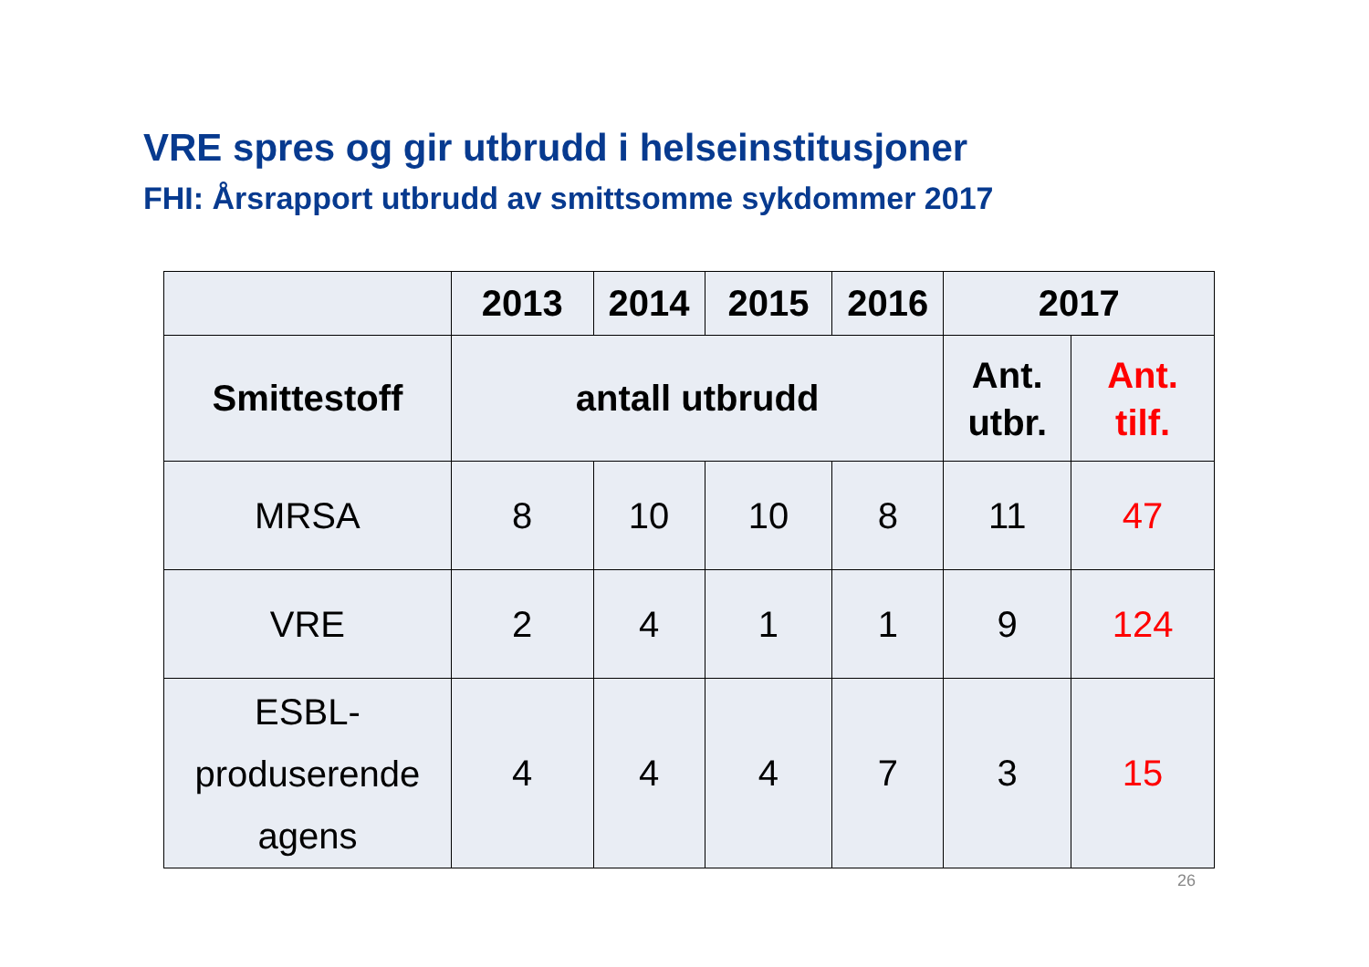VRE spres og gir utbrudd i helseinstitusjoner
FHI: Årsrapport utbrudd av smittsomme sykdommer 2017
| | 2013 | 2014 | 2015 | 2016 | 2017 | |
| --- | --- | --- | --- | --- | --- | --- |
| Smittestoff | antall utbrudd | | | | Ant. utbr. | Ant. tilf. |
| MRSA | 8 | 10 | 10 | 8 | 11 | 47 |
| VRE | 2 | 4 | 1 | 1 | 9 | 124 |
| ESBL- produserende agens | 4 | 4 | 4 | 7 | 3 | 15 |
26